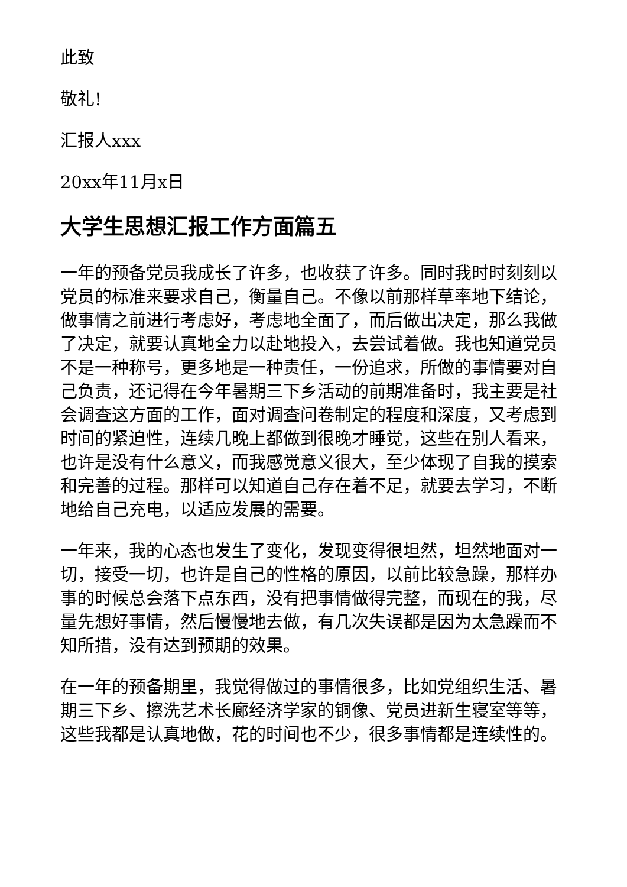此致
敬礼!
汇报人xxx
20xx年11月x日
大学生思想汇报工作方面篇五
一年的预备党员我成长了许多，也收获了许多。同时我时时刻刻以党员的标准来要求自己，衡量自己。不像以前那样草率地下结论，做事情之前进行考虑好，考虑地全面了，而后做出决定，那么我做了决定，就要认真地全力以赴地投入，去尝试着做。我也知道党员不是一种称号，更多地是一种责任，一份追求，所做的事情要对自己负责，还记得在今年暑期三下乡活动的前期准备时，我主要是社会调查这方面的工作，面对调查问卷制定的程度和深度，又考虑到时间的紧迫性，连续几晚上都做到很晚才睡觉，这些在别人看来，也许是没有什么意义，而我感觉意义很大，至少体现了自我的摸索和完善的过程。那样可以知道自己存在着不足，就要去学习，不断地给自己充电，以适应发展的需要。
一年来，我的心态也发生了变化，发现变得很坦然，坦然地面对一切，接受一切，也许是自己的性格的原因，以前比较急躁，那样办事的时候总会落下点东西，没有把事情做得完整，而现在的我，尽量先想好事情，然后慢慢地去做，有几次失误都是因为太急躁而不知所措，没有达到预期的效果。
在一年的预备期里，我觉得做过的事情很多，比如党组织生活、暑期三下乡、擦洗艺术长廊经济学家的铜像、党员进新生寝室等等，这些我都是认真地做，花的时间也不少，很多事情都是连续性的。